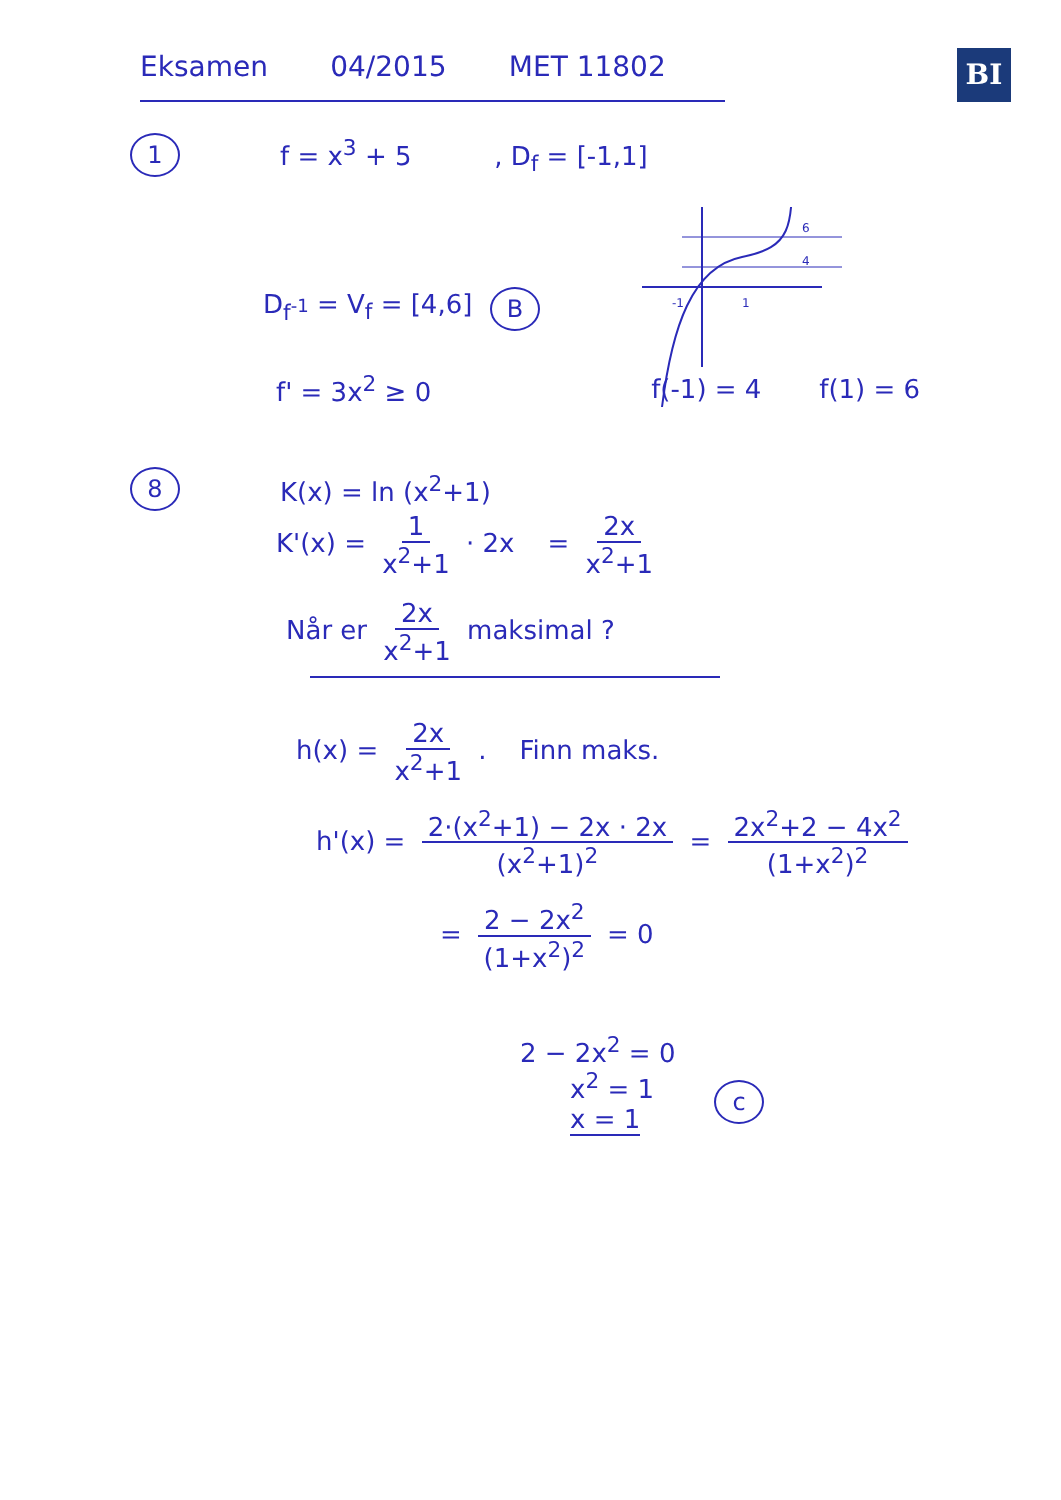BI
Eksamen 04/2015 MET 11802
1
f = x<sup>3</sup> + 5 , D<sub>f</sub> = [-1,1]
D<sub>f<sup>-1</sup></sub> = V<sub>f</sub> = [4,6]
-1
1
6
4
B
f' = 3x<sup>2</sup> ≥ 0 f(-1) = 4 f(1) = 6
8
K(x) = ln (x<sup>2</sup>+1)
K'(x) = 1 x<sup>2</sup>+1 · 2x = 2x x<sup>2</sup>+1
Når er 2x x<sup>2</sup>+1 maksimal ?
h(x) = 2x x<sup>2</sup>+1 . Finn maks.
h'(x) = 2·(x<sup>2</sup>+1) − 2x · 2x (x<sup>2</sup>+1)<sup>2</sup> = 2x<sup>2</sup>+2 − 4x<sup>2</sup> (1+x<sup>2</sup>)<sup>2</sup>
= 2 − 2x<sup>2</sup> (1+x<sup>2</sup>)<sup>2</sup> = 0
2 − 2x<sup>2</sup> = 0
x<sup>2</sup> = 1
x = 1
c